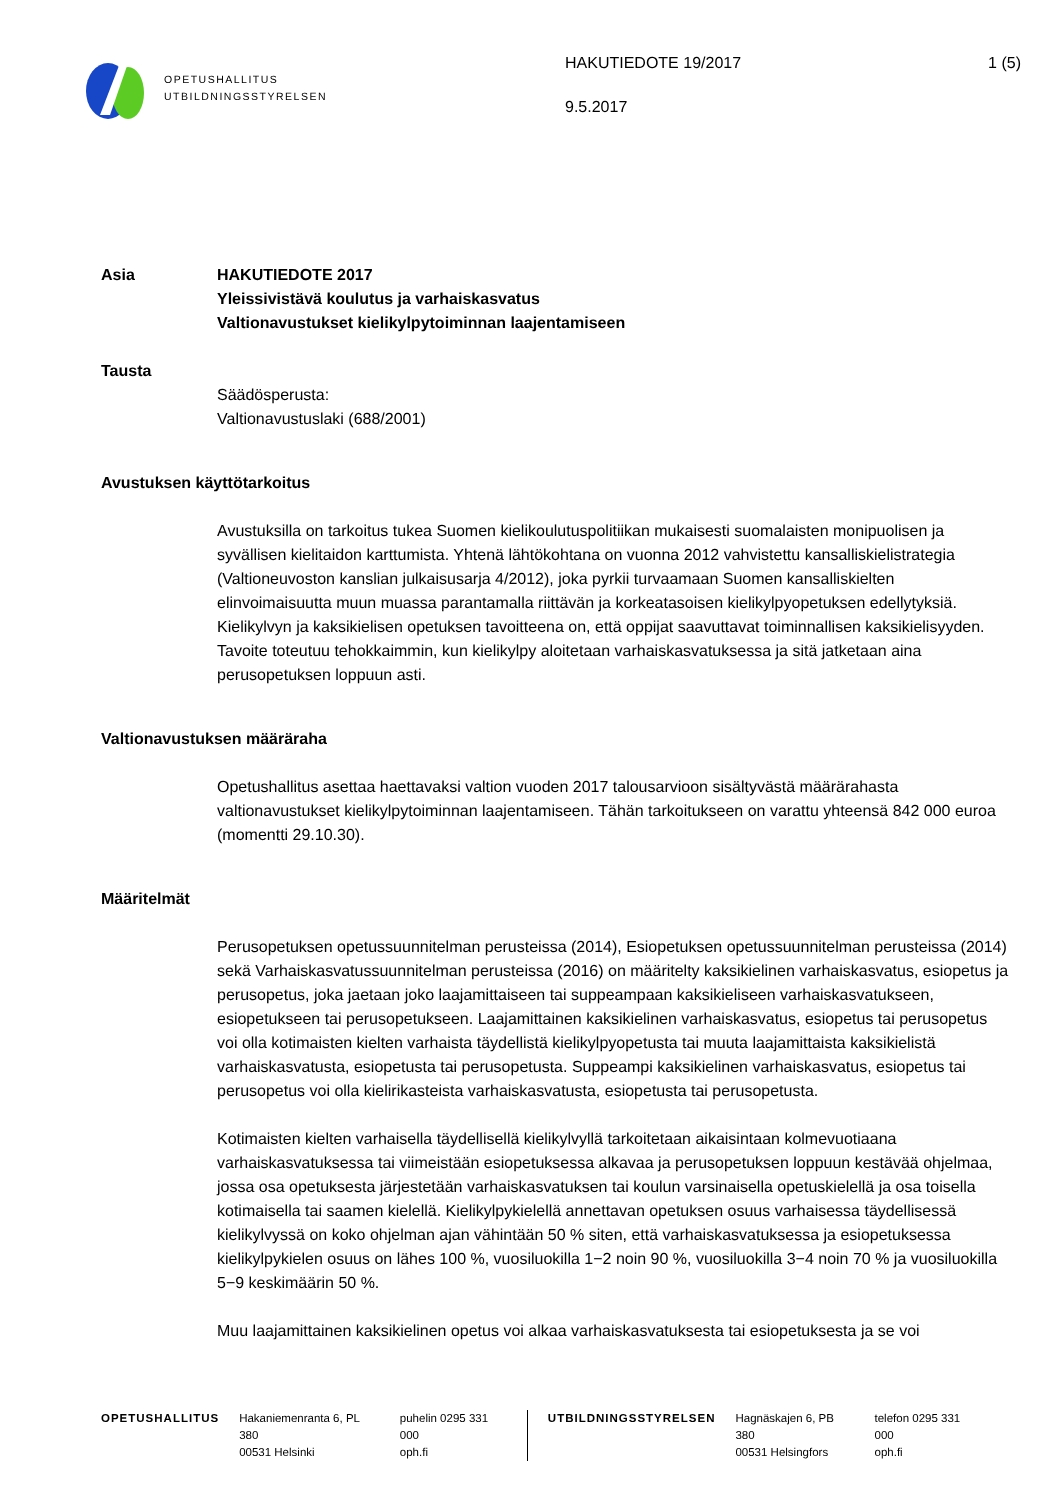OPETUSHALLITUS
UTBILDNINGSSTYRELSEN
HAKUTIEDOTE 19/2017
9.5.2017
1 (5)
Asia HAKUTIEDOTE 2017
Yleissivistävä koulutus ja varhaiskasvatus
Valtionavustukset kielikylpytoiminnan laajentamiseen
Tausta
Säädösperusta:
Valtionavustuslaki (688/2001)
Avustuksen käyttötarkoitus
Avustuksilla on tarkoitus tukea Suomen kielikoulutuspolitiikan mukaisesti suomalaisten monipuolisen ja syvällisen kielitaidon karttumista. Yhtenä lähtökohtana on vuonna 2012 vahvistettu kansalliskielistrategia (Valtioneuvoston kanslian julkaisusarja 4/2012), joka pyrkii turvaamaan Suomen kansalliskielten elinvoimaisuutta muun muassa parantamalla riittävän ja korkeatasoisen kielikylpyopetuksen edellytyksiä. Kielikylvyn ja kaksikielisen opetuksen tavoitteena on, että oppijat saavuttavat toiminnallisen kaksikielisyyden. Tavoite toteutuu tehokkaimmin, kun kielikylpy aloitetaan varhaiskasvatuksessa ja sitä jatketaan aina perusopetuksen loppuun asti.
Valtionavustuksen määräraha
Opetushallitus asettaa haettavaksi valtion vuoden 2017 talousarvioon sisältyvästä määrärahasta valtionavustukset kielikylpytoiminnan laajentamiseen. Tähän tarkoitukseen on varattu yhteensä 842 000 euroa (momentti 29.10.30).
Määritelmät
Perusopetuksen opetussuunnitelman perusteissa (2014), Esiopetuksen opetussuunnitelman perusteissa (2014) sekä Varhaiskasvatussuunnitelman perusteissa (2016) on määritelty kaksikielinen varhaiskasvatus, esiopetus ja perusopetus, joka jaetaan joko laajamittaiseen tai suppeampaan kaksikieliseen varhaiskasvatukseen, esiopetukseen tai perusopetukseen. Laajamittainen kaksikielinen varhaiskasvatus, esiopetus tai perusopetus voi olla kotimaisten kielten varhaista täydellistä kielikylpyopetusta tai muuta laajamittaista kaksikielistä varhaiskasvatusta, esiopetusta tai perusopetusta. Suppeampi kaksikielinen varhaiskasvatus, esiopetus tai perusopetus voi olla kielirikasteista varhaiskasvatusta, esiopetusta tai perusopetusta.
Kotimaisten kielten varhaisella täydellisellä kielikylvyllä tarkoitetaan aikaisintaan kolmevuotiaana varhaiskasvatuksessa tai viimeistään esiopetuksessa alkavaa ja perusopetuksen loppuun kestävää ohjelmaa, jossa osa opetuksesta järjestetään varhaiskasvatuksen tai koulun varsinaisella opetuskielellä ja osa toisella kotimaisella tai saamen kielellä. Kielikylpykielellä annettavan opetuksen osuus varhaisessa täydellisessä kielikylvyssä on koko ohjelman ajan vähintään 50 % siten, että varhaiskasvatuksessa ja esiopetuksessa kielikylpykielen osuus on lähes 100 %, vuosiluokilla 1−2 noin 90 %, vuosiluokilla 3−4 noin 70 % ja vuosiluokilla 5−9 keskimäärin 50 %.
Muu laajamittainen kaksikielinen opetus voi alkaa varhaiskasvatuksesta tai esiopetuksesta ja se voi
OPETUSHALLITUS Hakaniemenranta 6, PL 380
00531 Helsinki
puhelin 0295 331 000
oph.fi
UTBILDNINGSSTYRELSEN Hagnäskajen 6, PB 380
00531 Helsingfors
telefon 0295 331 000
oph.fi